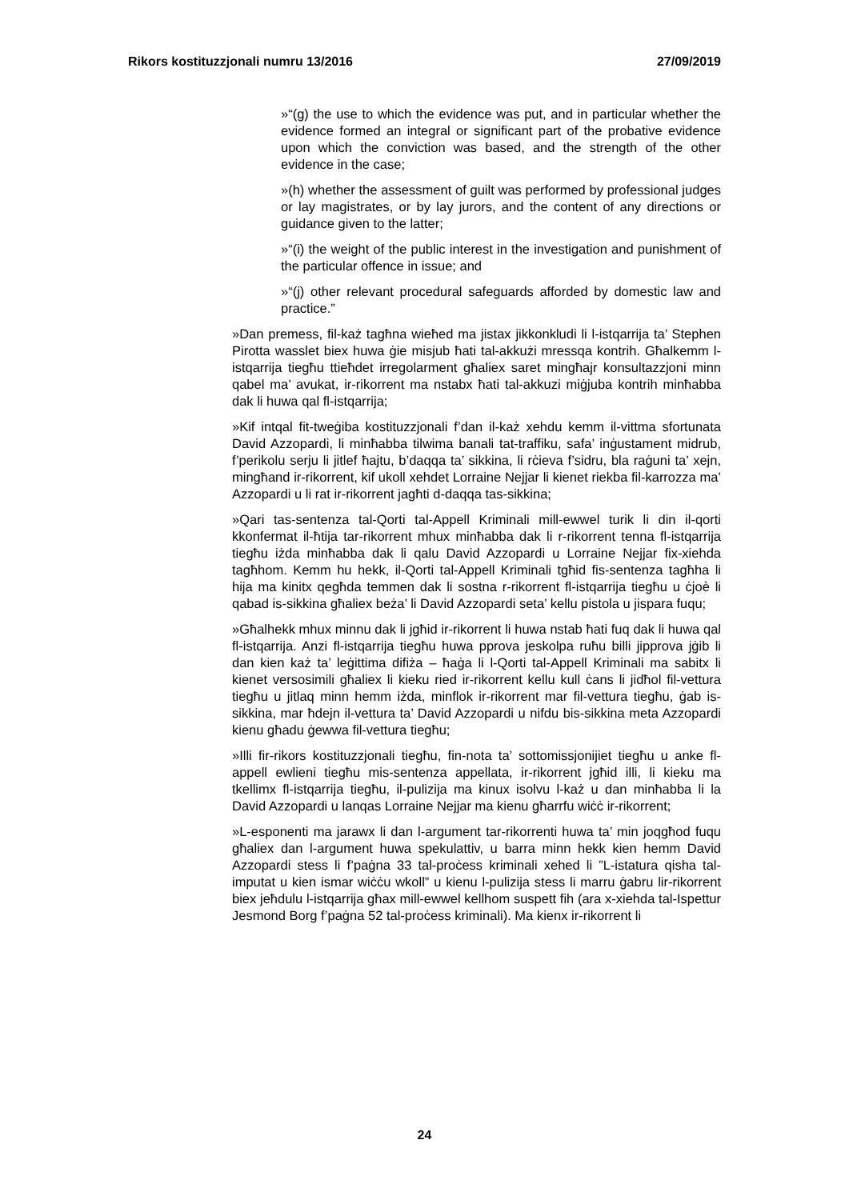Rikors kostituzzjonali numru 13/2016 27/09/2019
»“(g) the use to which the evidence was put, and in particular whether the evidence formed an integral or significant part of the probative evidence upon which the conviction was based, and the strength of the other evidence in the case;
»(h) whether the assessment of guilt was performed by professional judges or lay magistrates, or by lay jurors, and the content of any directions or guidance given to the latter;
»“(i) the weight of the public interest in the investigation and punishment of the particular offence in issue; and
»“(j) other relevant procedural safeguards afforded by domestic law and practice.”
»Dan premess, fil-każ tagħna wieħed ma jistax jikkonkludi li l-istqarrija ta’ Stephen Pirotta wasslet biex huwa ġie misjub ħati tal-akkużi mressqa kontrih. Għalkemm l-istqarrija tiegħu ttieħdet irregolarment għaliex saret mingħajr konsultazzjoni minn qabel ma’ avukat, ir-rikorrent ma nstabx ħati tal-akkuzi miġjuba kontrih minħabba dak li huwa qal fl-istqarrija;
»Kif intqal fit-tweġiba kostituzzjonali f’dan il-każ xehdu kemm il-vittma sfortunata David Azzopardi, li minħabba tilwima banali tat-traffiku, safa’ inġustament midrub, f’perikolu serju li jitlef ħajtu, b’daqqa ta’ sikkina, li rċieva f’sidru, bla raġuni ta’ xejn, mingħand ir-rikorrent, kif ukoll xehdet Lorraine Nejjar li kienet riekba fil-karrozza ma’ Azzopardi u li rat ir-rikorrent jagħti d-daqqa tas-sikkina;
»Qari tas-sentenza tal-Qorti tal-Appell Kriminali mill-ewwel turik li din il-qorti kkonfermat il-ħtija tar-rikorrent mhux minħabba dak li r-rikorrent tenna fl-istqarrija tiegħu iżda minħabba dak li qalu David Azzopardi u Lorraine Nejjar fix-xiehda tagħhom. Kemm hu hekk, il-Qorti tal-Appell Kriminali tgħid fis-sentenza tagħha li hija ma kinitx qegħda temmen dak li sostna r-rikorrent fl-istqarrija tiegħu u ċjoè li qabad is-sikkina għaliex beża’ li David Azzopardi seta’ kellu pistola u jispara fuqu;
»Għalhekk mhux minnu dak li jgħid ir-rikorrent li huwa nstab ħati fuq dak li huwa qal fl-istqarrija. Anzi fl-istqarrija tiegħu huwa pprova jeskolpa ruħu billi jipprova jġib li dan kien każ ta’ leġittima difiża – ħaġa li l-Qorti tal-Appell Kriminali ma sabitx li kienet versosimili għaliex li kieku ried ir-rikorrent kellu kull ċans li jidħol fil-vettura tiegħu u jitlaq minn hemm iżda, minflok ir-rikorrent mar fil-vettura tiegħu, ġab is-sikkina, mar ħdejn il-vettura ta’ David Azzopardi u nifdu bis-sikkina meta Azzopardi kienu għadu ġewwa fil-vettura tiegħu;
»Illi fir-rikors kostituzzjonali tiegħu, fin-nota ta’ sottomissjonijiet tiegħu u anke fl-appell ewlieni tiegħu mis-sentenza appellata, ir-rikorrent jgħid illi, li kieku ma tkellimx fl-istqarrija tiegħu, il-pulizija ma kinux isolvu l-każ u dan minħabba li la David Azzopardi u lanqas Lorraine Nejjar ma kienu għarrfu wiċċ ir-rikorrent;
»L-esponenti ma jarawx li dan l-argument tar-rikorrenti huwa ta’ min joqgħod fuqu għaliex dan l-argument huwa spekulattiv, u barra minn hekk kien hemm David Azzopardi stess li f’paġna 33 tal-proċess kriminali xehed li ”L-istatura qisha tal-imputat u kien ismar wiċċu wkoll” u kienu l-pulizija stess li marru ġabru lir-rikorrent biex jeħdulu l-istqarrija għax mill-ewwel kellhom suspett fih (ara x-xiehda tal-Ispettur Jesmond Borg f’paġna 52 tal-proċess kriminali). Ma kienx ir-rikorrent li
24